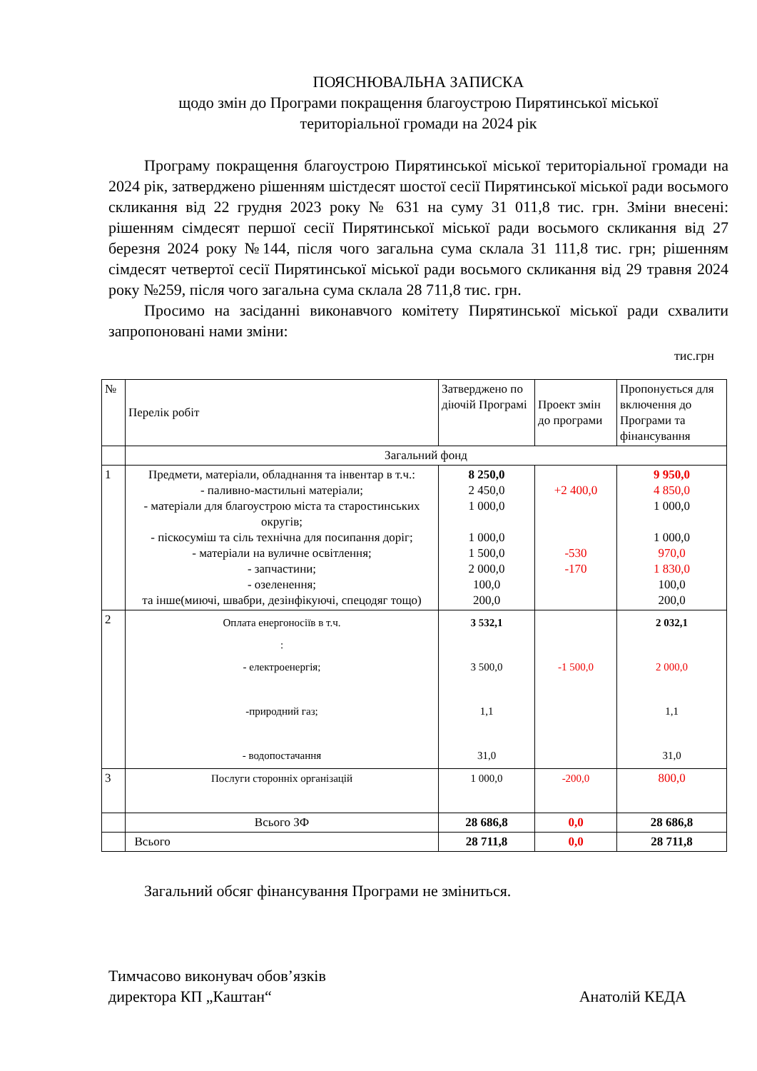ПОЯСНЮВАЛЬНА ЗАПИСКА
щодо змін до Програми покращення благоустрою Пирятинської міської
територіальної громади на 2024 рік
Програму покращення благоустрою Пирятинської міської територіальної громади на 2024 рік, затверджено рішенням шістдесят шостої сесії Пирятинської міської ради восьмого скликання від 22 грудня 2023 року № 631 на суму 31 011,8 тис. грн. Зміни внесені: рішенням сімдесят першої сесії Пирятинської міської ради восьмого скликання від 27 березня 2024 року №144, після чого загальна сума склала 31 111,8 тис. грн; рішенням сімдесят четвертої сесії Пирятинської міської ради восьмого скликання від 29 травня 2024 року №259, після чого загальна сума склала 28 711,8 тис. грн.
Просимо на засіданні виконавчого комітету Пирятинської міської ради схвалити запропоновані нами зміни:
тис.грн
| № | Перелік робіт | Затверджено по діючій Програмі | Проект змін до програми | Пропонується для включення до Програми та фінансування |
| --- | --- | --- | --- | --- |
| | Загальний фонд | | | |
| 1 | Предмети, матеріали, обладнання та інвентар в т.ч.: - паливно-мастильні матеріали; - матеріали для благоустрою міста та старостинських округів; - піскосуміш та сіль технічна для посипання доріг; - матеріали на вуличне освітлення; - запчастини; - озеленення; та інше(миючі, швабри, дезінфікуючі, спецодяг тощо) | 8 250,0 2 450,0 1 000,0 1 000,0 1 500,0 2 000,0 100,0 200,0 | +2 400,0 -530 -170 | 9 950,0 4 850,0 1 000,0 1 000,0 970,0 1 830,0 100,0 200,0 |
| 2 | Оплата енергоносіїв в т.ч. : - електроенергія; -природний газ; - водопостачання | 3 532,1 3 500,0 1,1 31,0 | -1 500,0 | 2 032,1 2 000,0 1,1 31,0 |
| 3 | Послуги сторонніх організацій | 1 000,0 | -200,0 | 800,0 |
| | Всього ЗФ | 28 686,8 | 0,0 | 28 686,8 |
| | Всього | 28 711,8 | 0,0 | 28 711,8 |
Загальний обсяг фінансування Програми не зміниться.
Тимчасово виконувач обов’язків
директора КП „Каштан“
Анатолій КЕДА